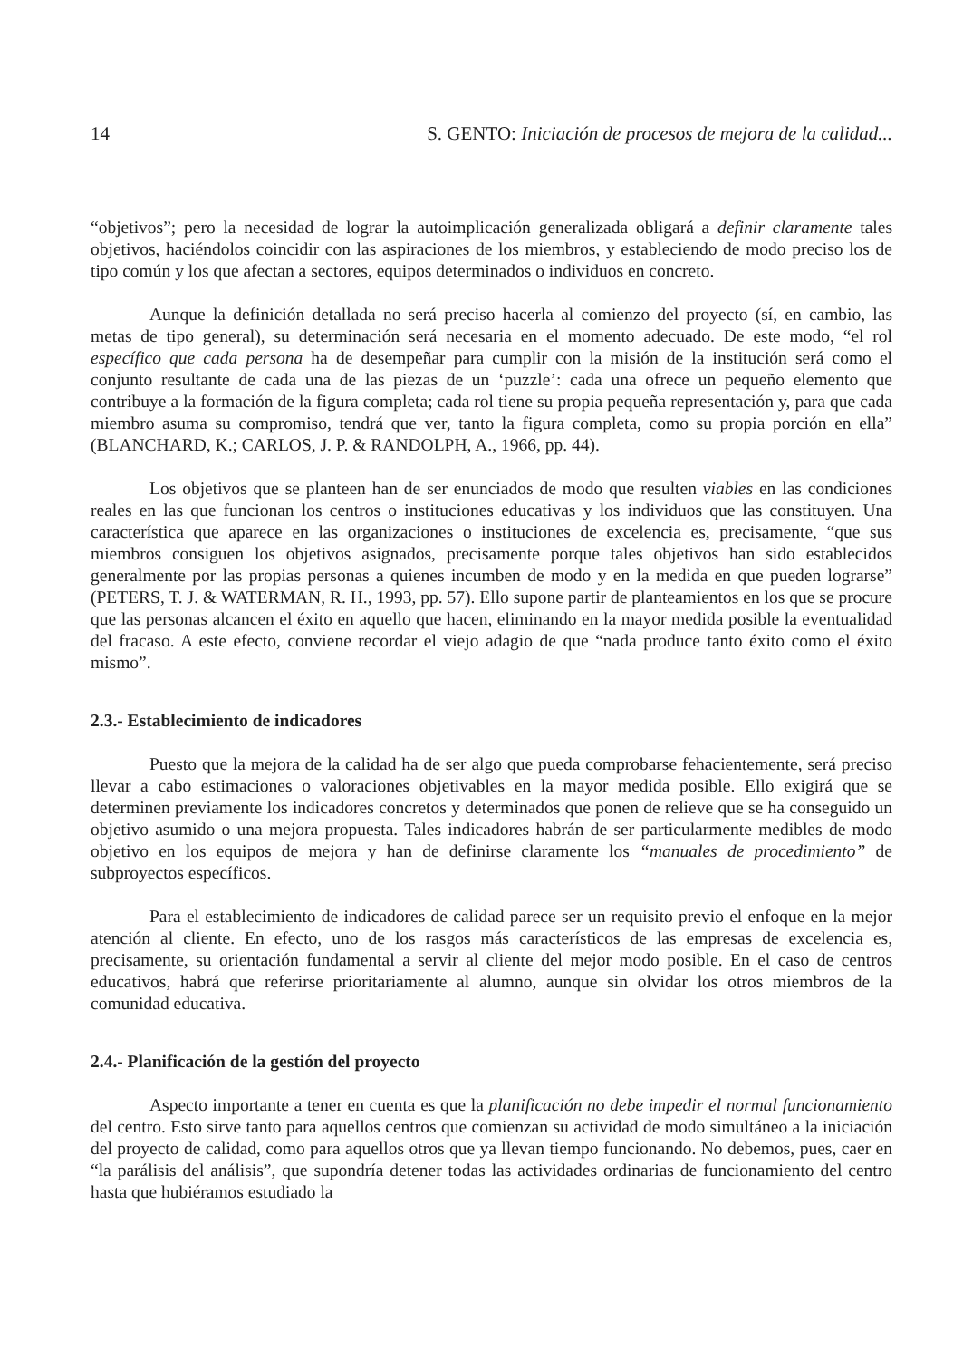14 S. GENTO: Iniciación de procesos de mejora de la calidad...
“objetivos”; pero la necesidad de lograr la autoimplicación generalizada obligará a definir claramente tales objetivos, haciéndolos coincidir con las aspiraciones de los miembros, y estableciendo de modo preciso los de tipo común y los que afectan a sectores, equipos determinados o individuos en concreto.
Aunque la definición detallada no será preciso hacerla al comienzo del proyecto (sí, en cambio, las metas de tipo general), su determinación será necesaria en el momento adecuado. De este modo, “el rol específico que cada persona ha de desempeñar para cumplir con la misión de la institución será como el conjunto resultante de cada una de las piezas de un ‘puzzle’: cada una ofrece un pequeño elemento que contribuye a la formación de la figura completa; cada rol tiene su propia pequeña representación y, para que cada miembro asuma su compromiso, tendrá que ver, tanto la figura completa, como su propia porción en ella” (BLANCHARD, K.; CARLOS, J. P. & RANDOLPH, A., 1966, pp. 44).
Los objetivos que se planteen han de ser enunciados de modo que resulten viables en las condiciones reales en las que funcionan los centros o instituciones educativas y los individuos que las constituyen. Una característica que aparece en las organizaciones o instituciones de excelencia es, precisamente, “que sus miembros consiguen los objetivos asignados, precisamente porque tales objetivos han sido establecidos generalmente por las propias personas a quienes incumben de modo y en la medida en que pueden lograrse” (PETERS, T. J. & WATERMAN, R. H., 1993, pp. 57). Ello supone partir de planteamientos en los que se procure que las personas alcancen el éxito en aquello que hacen, eliminando en la mayor medida posible la eventualidad del fracaso. A este efecto, conviene recordar el viejo adagio de que “nada produce tanto éxito como el éxito mismo”.
2.3.- Establecimiento de indicadores
Puesto que la mejora de la calidad ha de ser algo que pueda comprobarse fehacientemente, será preciso llevar a cabo estimaciones o valoraciones objetivables en la mayor medida posible. Ello exigirá que se determinen previamente los indicadores concretos y determinados que ponen de relieve que se ha conseguido un objetivo asumido o una mejora propuesta. Tales indicadores habrán de ser particularmente medibles de modo objetivo en los equipos de mejora y han de definirse claramente los “manuales de procedimiento” de subproyectos específicos.
Para el establecimiento de indicadores de calidad parece ser un requisito previo el enfoque en la mejor atención al cliente. En efecto, uno de los rasgos más característicos de las empresas de excelencia es, precisamente, su orientación fundamental a servir al cliente del mejor modo posible. En el caso de centros educativos, habrá que referirse prioritariamente al alumno, aunque sin olvidar los otros miembros de la comunidad educativa.
2.4.- Planificación de la gestión del proyecto
Aspecto importante a tener en cuenta es que la planificación no debe impedir el normal funcionamiento del centro. Esto sirve tanto para aquellos centros que comienzan su actividad de modo simultáneo a la iniciación del proyecto de calidad, como para aquellos otros que ya llevan tiempo funcionando. No debemos, pues, caer en “la parálisis del análisis”, que supondría detener todas las actividades ordinarias de funcionamiento del centro hasta que hubiéramos estudiado la